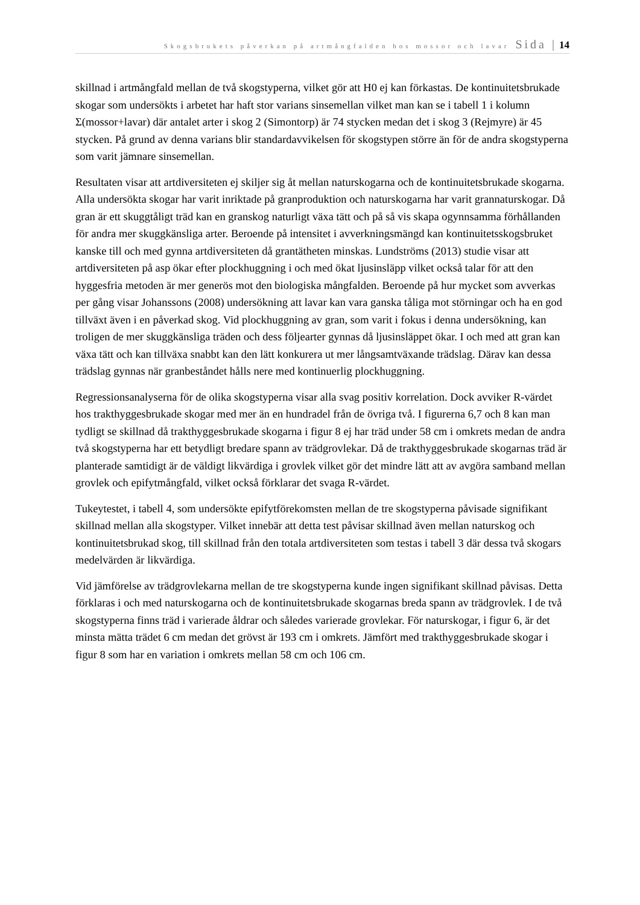Skogsbrukets påverkan på artmångfalden hos mossor och lavar Sida | 14
skillnad i artmångfald mellan de två skogstyperna, vilket gör att H0 ej kan förkastas. De kontinuitetsbrukade skogar som undersökts i arbetet har haft stor varians sinsemellan vilket man kan se i tabell 1 i kolumn Σ(mossor+lavar) där antalet arter i skog 2 (Simontorp) är 74 stycken medan det i skog 3 (Rejmyre) är 45 stycken. På grund av denna varians blir standardavvikelsen för skogstypen större än för de andra skogstyperna som varit jämnare sinsemellan.
Resultaten visar att artdiversiteten ej skiljer sig åt mellan naturskogarna och de kontinuitetsbrukade skogarna. Alla undersökta skogar har varit inriktade på granproduktion och naturskogarna har varit grannaturskogar. Då gran är ett skuggtåligt träd kan en granskog naturligt växa tätt och på så vis skapa ogynnsamma förhållanden för andra mer skuggkänsliga arter. Beroende på intensitet i avverkningsmängd kan kontinuitetsskogsbruket kanske till och med gynna artdiversiteten då grantätheten minskas. Lundströms (2013) studie visar att artdiversiteten på asp ökar efter plockhuggning i och med ökat ljusinsläpp vilket också talar för att den hyggesfria metoden är mer generös mot den biologiska mångfalden. Beroende på hur mycket som avverkas per gång visar Johanssons (2008) undersökning att lavar kan vara ganska tåliga mot störningar och ha en god tillväxt även i en påverkad skog. Vid plockhuggning av gran, som varit i fokus i denna undersökning, kan troligen de mer skuggkänsliga träden och dess följearter gynnas då ljusinsläppet ökar. I och med att gran kan växa tätt och kan tillväxa snabbt kan den lätt konkurera ut mer långsamtväxande trädslag. Därav kan dessa trädslag gynnas när granbeståndet hålls nere med kontinuerlig plockhuggning.
Regressionsanalyserna för de olika skogstyperna visar alla svag positiv korrelation. Dock avviker R-värdet hos trakthyggesbrukade skogar med mer än en hundradel från de övriga två. I figurerna 6,7 och 8 kan man tydligt se skillnad då trakthyggesbrukade skogarna i figur 8 ej har träd under 58 cm i omkrets medan de andra två skogstyperna har ett betydligt bredare spann av trädgrovlekar. Då de trakthyggesbrukade skogarnas träd är planterade samtidigt är de väldigt likvärdiga i grovlek vilket gör det mindre lätt att av avgöra samband mellan grovlek och epifytmångfald, vilket också förklarar det svaga R-värdet.
Tukeytestet, i tabell 4, som undersökte epifytförekomsten mellan de tre skogstyperna påvisade signifikant skillnad mellan alla skogstyper. Vilket innebär att detta test påvisar skillnad även mellan naturskog och kontinuitetsbrukad skog, till skillnad från den totala artdiversiteten som testas i tabell 3 där dessa två skogars medelvärden är likvärdiga.
Vid jämförelse av trädgrovlekarna mellan de tre skogstyperna kunde ingen signifikant skillnad påvisas. Detta förklaras i och med naturskogarna och de kontinuitetsbrukade skogarnas breda spann av trädgrovlek. I de två skogstyperna finns träd i varierade åldrar och således varierade grovlekar. För naturskogar, i figur 6, är det minsta mätta trädet 6 cm medan det grövst är 193 cm i omkrets. Jämfört med trakthyggesbrukade skogar i figur 8 som har en variation i omkrets mellan 58 cm och 106 cm.